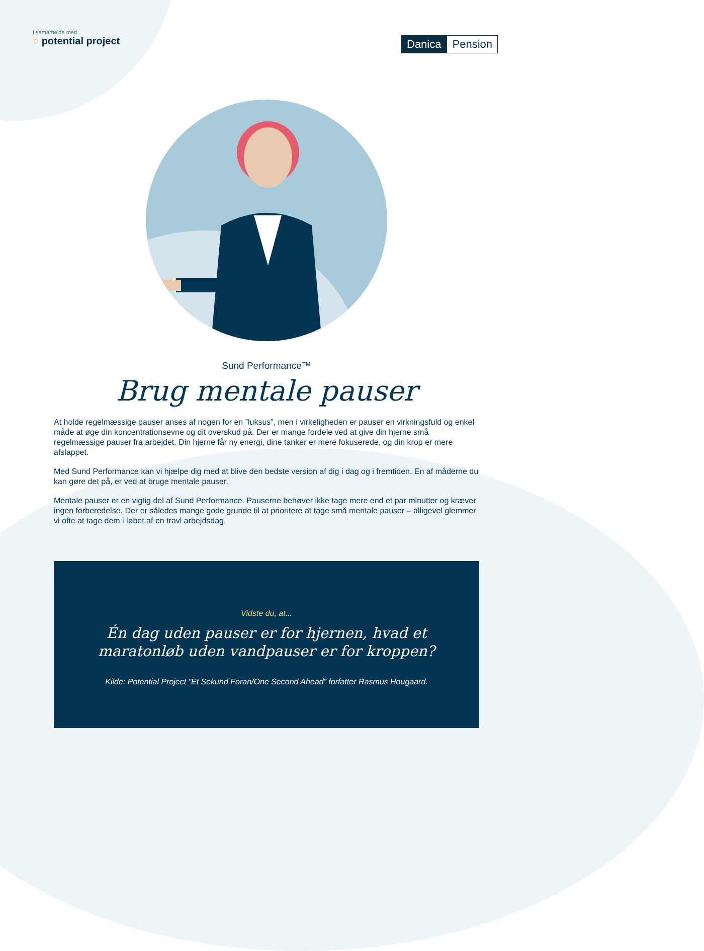I samarbejde med
○ potential project
Danica Pension
Sund Performance™
Brug mentale pauser
At holde regelmæssige pauser anses af nogen for en ”luksus”, men i virkeligheden er pauser en virkningsfuld og enkel måde at øge din koncentrationsevne og dit overskud på. Der er mange fordele ved at give din hjerne små regelmæssige pauser fra arbejdet. Din hjerne får ny energi, dine tanker er mere fokuserede, og din krop er mere afslappet.
Med Sund Performance kan vi hjælpe dig med at blive den bedste version af dig i dag og i fremtiden. En af måderne du kan gøre det på, er ved at bruge mentale pauser.
Mentale pauser er en vigtig del af Sund Performance. Pauserne behøver ikke tage mere end et par minutter og kræver ingen forberedelse. Der er således mange gode grunde til at prioritere at tage små mentale pauser – alligevel glemmer vi ofte at tage dem i løbet af en travl arbejdsdag.
Vidste du, at...
Én dag uden pauser er for hjernen, hvad et
maratonløb uden vandpauser er for kroppen?
Kilde: Potential Project ”Et Sekund Foran/One Second Ahead” forfatter Rasmus Hougaard.